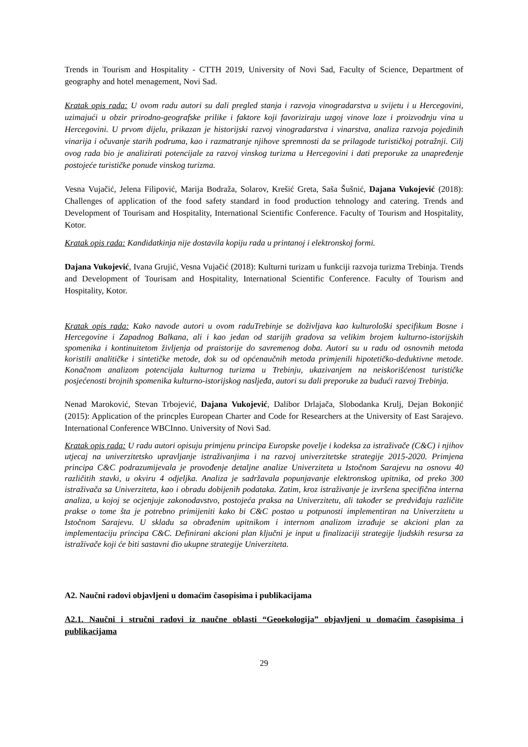Trends in Tourism and Hospitality - CTTH 2019, University of Novi Sad, Faculty of Science, Department of geography and hotel menagement, Novi Sad.
Kratak opis rada: U ovom radu autori su dali pregled stanja i razvoja vinogradarstva u svijetu i u Hercegovini, uzimajući u obzir prirodno-geografske prilike i faktore koji favoriziraju uzgoj vinove loze i proizvodnju vina u Hercegovini. U prvom dijelu, prikazan je historijski razvoj vinogradarstva i vinarstva, analiza razvoja pojedinih vinarija i očuvanje starih podruma, kao i razmatranje njihove spremnosti da se prilagode turističkoj potražnji. Cilj ovog rada bio je analizirati potencijale za razvoj vinskog turizma u Hercegovini i dati preporuke za unapređenje postojeće turističke ponude vinskog turizma.
Vesna Vujačić, Jelena Filipović, Marija Bodraža, Solarov, Krešić Greta, Saša Šušnić, Dajana Vukojević (2018): Challenges of application of the food safety standard in food production tehnology and catering. Trends and Development of Tourisam and Hospitality, International Scientific Conference. Faculty of Tourism and Hospitality, Kotor.
Kratak opis rada: Kandidatkinja nije dostavila kopiju rada u printanoj i elektronskoj formi.
Dajana Vukojević, Ivana Grujić, Vesna Vujačić (2018): Kulturni turizam u funkciji razvoja turizma Trebinja. Trends and Development of Tourisam and Hospitality, International Scientific Conference. Faculty of Tourism and Hospitality, Kotor.
Kratak opis rada: Kako navode autori u ovom raduTrebinje se doživljava kao kulturološki specifikum Bosne i Hercegovine i Zapadnog Balkana, ali i kao jedan od starijih gradova sa velikim brojem kulturno-istorijskih spomenika i kontinuitetom življenja od praistorije do savremenog doba. Autori su u radu od osnovnih metoda koristili analitičke i sintetičke metode, dok su od općenaučnih metoda primjenili hipotetičko-deduktivne metode. Konačnom analizom potencijala kulturnog turizma u Trebinju, ukazivanjem na neiskorišćenost turističke posjećenosti brojnih spomenika kulturno-istorijskog nasljeđa, autori su dali preporuke za budući razvoj Trebinja.
Nenad Maroković, Stevan Trbojević, Dajana Vukojević, Dalibor Drlajača, Slobodanka Krulj, Dejan Bokonjić (2015): Application of the princples European Charter and Code for Researchers at the University of East Sarajevo. International Conference WBCInno. University of Novi Sad.
Kratak opis rada: U radu autori opisuju primjenu principa Europske povelje i kodeksa za istraživače (C&C) i njihov utjecaj na univerzitetsko upravljanje istraživanjima i na razvoj univerzitetske strategije 2015-2020. Primjena principa C&C podrazumijevala je provođenje detaljne analize Univerziteta u Istočnom Sarajevu na osnovu 40 različitih stavki, u okviru 4 odjeljka. Analiza je sadržavala popunjavanje elektronskog upitnika, od preko 300 istraživača sa Univerziteta, kao i obradu dobijenih podataka. Zatim, kroz istraživanje je izvršena specifična interna analiza, u kojoj se ocjenjuje zakonodavstvo, postojeća praksa na Univerzitetu, ali također se predviđaju različite prakse o tome šta je potrebno primijeniti kako bi C&C postao u potpunosti implementiran na Univerzitetu u Istočnom Sarajevu. U skladu sa obrađenim upitnikom i internom analizom izrađuje se akcioni plan za implementaciju principa C&C. Definirani akcioni plan ključni je input u finalizaciji strategije ljudskih resursa za istraživače koji će biti sastavni dio ukupne strategije Univerziteta.
A2. Naučni radovi objavljeni u domaćim časopisima i publikacijama
A2.1. Naučni i stručni radovi iz naučne oblasti “Geoekologija” objavljeni u domaćim časopisima i publikacijama
29